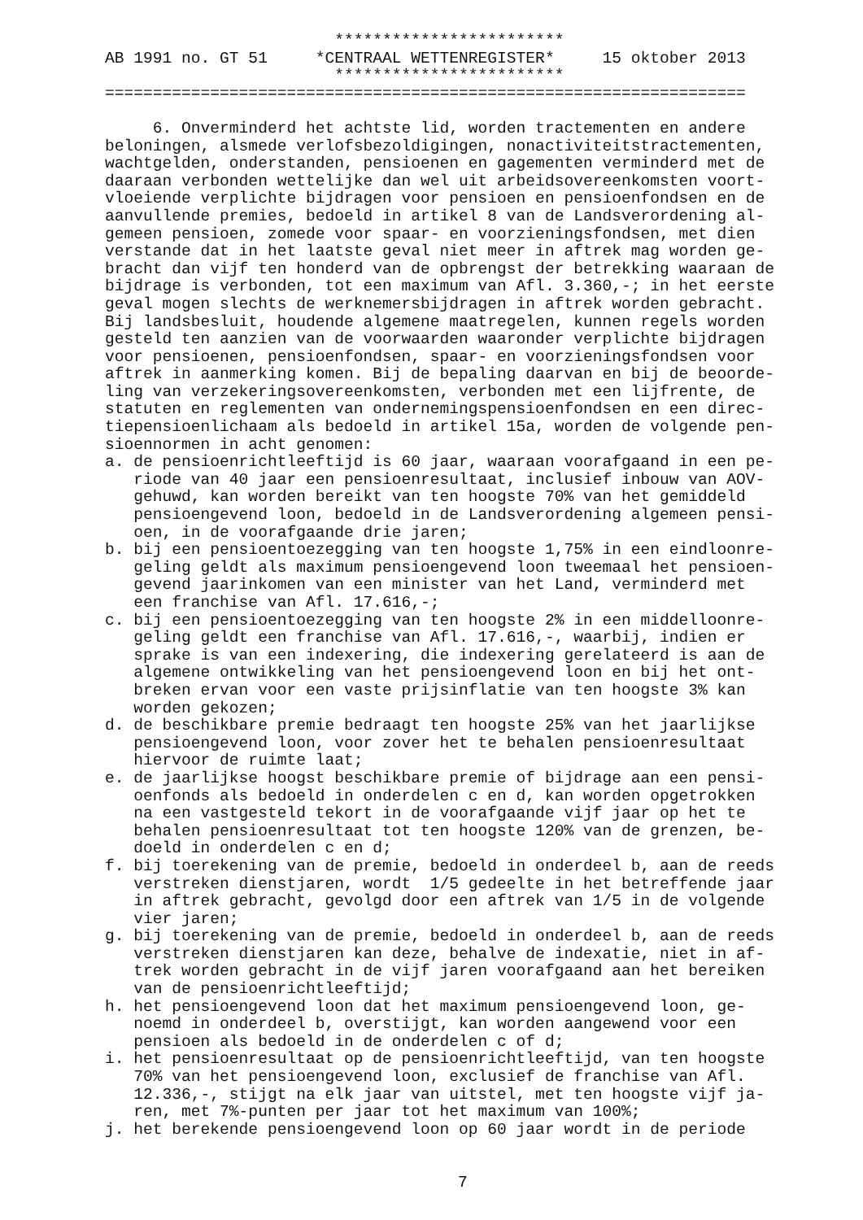************************ AB 1991 no. GT 51 *CENTRAAL WETTENREGISTER* 15 oktober 2013 ************************ =================================================================== 6. Onverminderd het achtste lid, worden tractementen en andere beloningen, alsmede verlofsbezoldigingen, nonactiviteitstractementen, wachtgelden, onderstanden, pensioenen en gagementen verminderd met de daaraan verbonden wettelijke dan wel uit arbeidsovereenkomsten voort- vloeiende verplichte bijdragen voor pensioen en pensioenfondsen en de aanvullende premies, bedoeld in artikel 8 van de Landsverordening al- gemeen pensioen, zomede voor spaar- en voorzieningsfondsen, met dien verstande dat in het laatste geval niet meer in aftrek mag worden ge- bracht dan vijf ten honderd van de opbrengst der betrekking waaraan de bijdrage is verbonden, tot een maximum van Afl. 3.360,-; in het eerste geval mogen slechts de werknemersbijdragen in aftrek worden gebracht. Bij landsbesluit, houdende algemene maatregelen, kunnen regels worden gesteld ten aanzien van de voorwaarden waaronder verplichte bijdragen voor pensioenen, pensioenfondsen, spaar- en voorzieningsfondsen voor aftrek in aanmerking komen. Bij de bepaling daarvan en bij de beoorde- ling van verzekeringsovereenkomsten, verbonden met een lijfrente, de statuten en reglementen van ondernemingspensioenfondsen en een direc- tiepensioenlichaam als bedoeld in artikel 15a, worden de volgende pen- sioennormen in acht genomen: a. de pensioenrichtleeftijd is 60 jaar, waaraan voorafgaand in een pe- riode van 40 jaar een pensioenresultaat, inclusief inbouw van AOV- gehuwd, kan worden bereikt van ten hoogste 70% van het gemiddeld pensioengevend loon, bedoeld in de Landsverordening algemeen pensi- oen, in de voorafgaande drie jaren; b. bij een pensioentoezegging van ten hoogste 1,75% in een eindloonre- geling geldt als maximum pensioengevend loon tweemaal het pensioen- gevend jaarinkomen van een minister van het Land, verminderd met een franchise van Afl. 17.616,-; c. bij een pensioentoezegging van ten hoogste 2% in een middelloonre- geling geldt een franchise van Afl. 17.616,-, waarbij, indien er sprake is van een indexering, die indexering gerelateerd is aan de algemene ontwikkeling van het pensioengevend loon en bij het ont- breken ervan voor een vaste prijsinflatie van ten hoogste 3% kan worden gekozen; d. de beschikbare premie bedraagt ten hoogste 25% van het jaarlijkse pensioengevend loon, voor zover het te behalen pensioenresultaat hiervoor de ruimte laat; e. de jaarlijkse hoogst beschikbare premie of bijdrage aan een pensi- oenfonds als bedoeld in onderdelen c en d, kan worden opgetrokken na een vastgesteld tekort in de voorafgaande vijf jaar op het te behalen pensioenresultaat tot ten hoogste 120% van de grenzen, be- doeld in onderdelen c en d; f. bij toerekening van de premie, bedoeld in onderdeel b, aan de reeds verstreken dienstjaren, wordt 1/5 gedeelte in het betreffende jaar in aftrek gebracht, gevolgd door een aftrek van 1/5 in de volgende vier jaren; g. bij toerekening van de premie, bedoeld in onderdeel b, aan de reeds verstreken dienstjaren kan deze, behalve de indexatie, niet in af- trek worden gebracht in de vijf jaren voorafgaand aan het bereiken van de pensioenrichtleeftijd; h. het pensioengevend loon dat het maximum pensioengevend loon, ge- noemd in onderdeel b, overstijgt, kan worden aangewend voor een pensioen als bedoeld in de onderdelen c of d; i. het pensioenresultaat op de pensioenrichtleeftijd, van ten hoogste 70% van het pensioengevend loon, exclusief de franchise van Afl. 12.336,-, stijgt na elk jaar van uitstel, met ten hoogste vijf ja- ren, met 7%-punten per jaar tot het maximum van 100%; j. het berekende pensioengevend loon op 60 jaar wordt in de periode
7